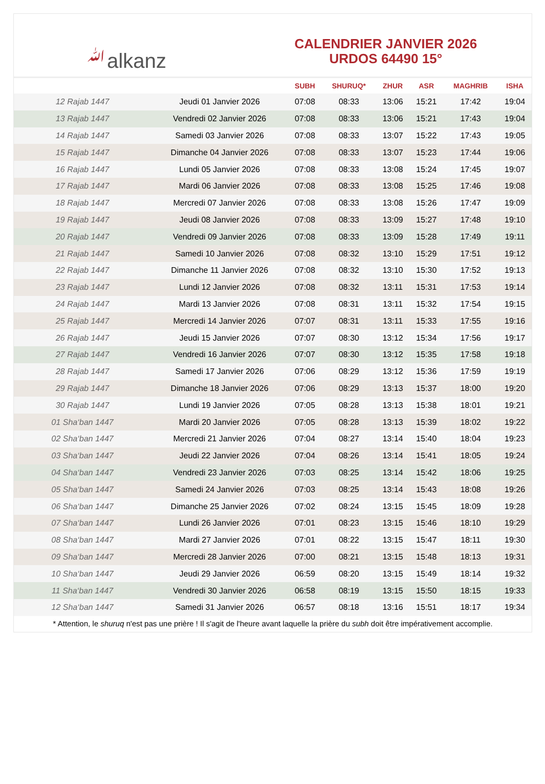ﷲalkanz
CALENDRIER JANVIER 2026
URDOS 64490 15°
| | | SUBH | SHURUQ* | ZHUR | ASR | MAGHRIB | ISHA |
| --- | --- | --- | --- | --- | --- | --- | --- |
| 12 Rajab 1447 | Jeudi 01 Janvier 2026 | 07:08 | 08:33 | 13:06 | 15:21 | 17:42 | 19:04 |
| 13 Rajab 1447 | Vendredi 02 Janvier 2026 | 07:08 | 08:33 | 13:06 | 15:21 | 17:43 | 19:04 |
| 14 Rajab 1447 | Samedi 03 Janvier 2026 | 07:08 | 08:33 | 13:07 | 15:22 | 17:43 | 19:05 |
| 15 Rajab 1447 | Dimanche 04 Janvier 2026 | 07:08 | 08:33 | 13:07 | 15:23 | 17:44 | 19:06 |
| 16 Rajab 1447 | Lundi 05 Janvier 2026 | 07:08 | 08:33 | 13:08 | 15:24 | 17:45 | 19:07 |
| 17 Rajab 1447 | Mardi 06 Janvier 2026 | 07:08 | 08:33 | 13:08 | 15:25 | 17:46 | 19:08 |
| 18 Rajab 1447 | Mercredi 07 Janvier 2026 | 07:08 | 08:33 | 13:08 | 15:26 | 17:47 | 19:09 |
| 19 Rajab 1447 | Jeudi 08 Janvier 2026 | 07:08 | 08:33 | 13:09 | 15:27 | 17:48 | 19:10 |
| 20 Rajab 1447 | Vendredi 09 Janvier 2026 | 07:08 | 08:33 | 13:09 | 15:28 | 17:49 | 19:11 |
| 21 Rajab 1447 | Samedi 10 Janvier 2026 | 07:08 | 08:32 | 13:10 | 15:29 | 17:51 | 19:12 |
| 22 Rajab 1447 | Dimanche 11 Janvier 2026 | 07:08 | 08:32 | 13:10 | 15:30 | 17:52 | 19:13 |
| 23 Rajab 1447 | Lundi 12 Janvier 2026 | 07:08 | 08:32 | 13:11 | 15:31 | 17:53 | 19:14 |
| 24 Rajab 1447 | Mardi 13 Janvier 2026 | 07:08 | 08:31 | 13:11 | 15:32 | 17:54 | 19:15 |
| 25 Rajab 1447 | Mercredi 14 Janvier 2026 | 07:07 | 08:31 | 13:11 | 15:33 | 17:55 | 19:16 |
| 26 Rajab 1447 | Jeudi 15 Janvier 2026 | 07:07 | 08:30 | 13:12 | 15:34 | 17:56 | 19:17 |
| 27 Rajab 1447 | Vendredi 16 Janvier 2026 | 07:07 | 08:30 | 13:12 | 15:35 | 17:58 | 19:18 |
| 28 Rajab 1447 | Samedi 17 Janvier 2026 | 07:06 | 08:29 | 13:12 | 15:36 | 17:59 | 19:19 |
| 29 Rajab 1447 | Dimanche 18 Janvier 2026 | 07:06 | 08:29 | 13:13 | 15:37 | 18:00 | 19:20 |
| 30 Rajab 1447 | Lundi 19 Janvier 2026 | 07:05 | 08:28 | 13:13 | 15:38 | 18:01 | 19:21 |
| 01 Sha‘ban 1447 | Mardi 20 Janvier 2026 | 07:05 | 08:28 | 13:13 | 15:39 | 18:02 | 19:22 |
| 02 Sha‘ban 1447 | Mercredi 21 Janvier 2026 | 07:04 | 08:27 | 13:14 | 15:40 | 18:04 | 19:23 |
| 03 Sha‘ban 1447 | Jeudi 22 Janvier 2026 | 07:04 | 08:26 | 13:14 | 15:41 | 18:05 | 19:24 |
| 04 Sha‘ban 1447 | Vendredi 23 Janvier 2026 | 07:03 | 08:25 | 13:14 | 15:42 | 18:06 | 19:25 |
| 05 Sha‘ban 1447 | Samedi 24 Janvier 2026 | 07:03 | 08:25 | 13:14 | 15:43 | 18:08 | 19:26 |
| 06 Sha‘ban 1447 | Dimanche 25 Janvier 2026 | 07:02 | 08:24 | 13:15 | 15:45 | 18:09 | 19:28 |
| 07 Sha‘ban 1447 | Lundi 26 Janvier 2026 | 07:01 | 08:23 | 13:15 | 15:46 | 18:10 | 19:29 |
| 08 Sha‘ban 1447 | Mardi 27 Janvier 2026 | 07:01 | 08:22 | 13:15 | 15:47 | 18:11 | 19:30 |
| 09 Sha‘ban 1447 | Mercredi 28 Janvier 2026 | 07:00 | 08:21 | 13:15 | 15:48 | 18:13 | 19:31 |
| 10 Sha‘ban 1447 | Jeudi 29 Janvier 2026 | 06:59 | 08:20 | 13:15 | 15:49 | 18:14 | 19:32 |
| 11 Sha‘ban 1447 | Vendredi 30 Janvier 2026 | 06:58 | 08:19 | 13:15 | 15:50 | 18:15 | 19:33 |
| 12 Sha‘ban 1447 | Samedi 31 Janvier 2026 | 06:57 | 08:18 | 13:16 | 15:51 | 18:17 | 19:34 |
* Attention, le shuruq n'est pas une prière ! Il s'agit de l'heure avant laquelle la prière du subh doit être impérativement accomplie.